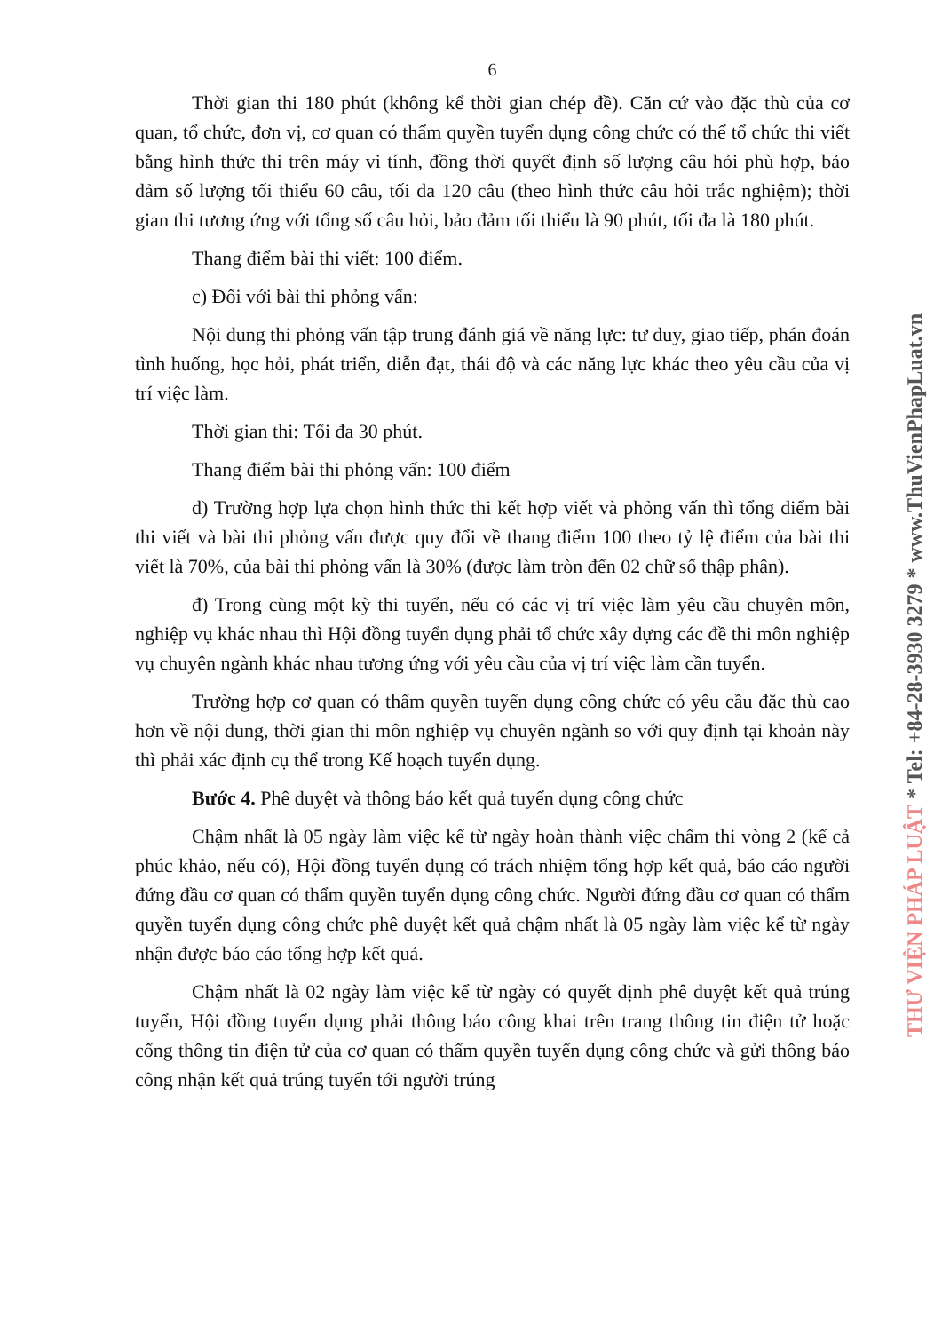6
Thời gian thi 180 phút (không kể thời gian chép đề). Căn cứ vào đặc thù của cơ quan, tổ chức, đơn vị, cơ quan có thẩm quyền tuyển dụng công chức có thể tổ chức thi viết bằng hình thức thi trên máy vi tính, đồng thời quyết định số lượng câu hỏi phù hợp, bảo đảm số lượng tối thiểu 60 câu, tối đa 120 câu (theo hình thức câu hỏi trắc nghiệm); thời gian thi tương ứng với tổng số câu hỏi, bảo đảm tối thiểu là 90 phút, tối đa là 180 phút.
Thang điểm bài thi viết: 100 điểm.
c) Đối với bài thi phỏng vấn:
Nội dung thi phỏng vấn tập trung đánh giá về năng lực: tư duy, giao tiếp, phán đoán tình huống, học hỏi, phát triển, diễn đạt, thái độ và các năng lực khác theo yêu cầu của vị trí việc làm.
Thời gian thi: Tối đa 30 phút.
Thang điểm bài thi phỏng vấn: 100 điểm
d) Trường hợp lựa chọn hình thức thi kết hợp viết và phỏng vấn thì tổng điểm bài thi viết và bài thi phỏng vấn được quy đổi về thang điểm 100 theo tỷ lệ điểm của bài thi viết là 70%, của bài thi phỏng vấn là 30% (được làm tròn đến 02 chữ số thập phân).
đ) Trong cùng một kỳ thi tuyển, nếu có các vị trí việc làm yêu cầu chuyên môn, nghiệp vụ khác nhau thì Hội đồng tuyển dụng phải tổ chức xây dựng các đề thi môn nghiệp vụ chuyên ngành khác nhau tương ứng với yêu cầu của vị trí việc làm cần tuyển.
Trường hợp cơ quan có thẩm quyền tuyển dụng công chức có yêu cầu đặc thù cao hơn về nội dung, thời gian thi môn nghiệp vụ chuyên ngành so với quy định tại khoản này thì phải xác định cụ thể trong Kế hoạch tuyển dụng.
Bước 4. Phê duyệt và thông báo kết quả tuyển dụng công chức
Chậm nhất là 05 ngày làm việc kể từ ngày hoàn thành việc chấm thi vòng 2 (kể cả phúc khảo, nếu có), Hội đồng tuyển dụng có trách nhiệm tổng hợp kết quả, báo cáo người đứng đầu cơ quan có thẩm quyền tuyển dụng công chức. Người đứng đầu cơ quan có thẩm quyền tuyển dụng công chức phê duyệt kết quả chậm nhất là 05 ngày làm việc kể từ ngày nhận được báo cáo tổng hợp kết quả.
Chậm nhất là 02 ngày làm việc kể từ ngày có quyết định phê duyệt kết quả trúng tuyển, Hội đồng tuyển dụng phải thông báo công khai trên trang thông tin điện tử hoặc cổng thông tin điện tử của cơ quan có thẩm quyền tuyển dụng công chức và gửi thông báo công nhận kết quả trúng tuyển tới người trúng
THƯ VIỆN PHÁP LUẬT * Tel: +84-28-3930 3279 * www.ThuVienPhapLuat.vn